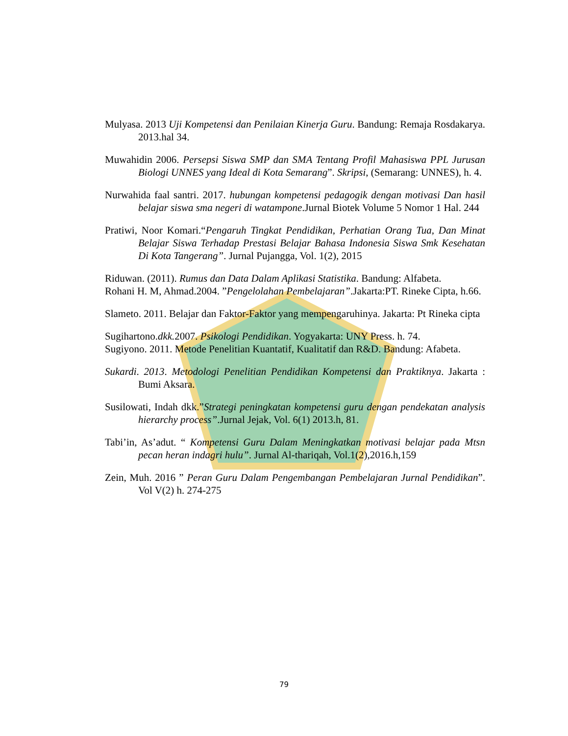Mulyasa. 2013 Uji Kompetensi dan Penilaian Kinerja Guru. Bandung: Remaja Rosdakarya. 2013.hal 34.
Muwahidin 2006. Persepsi Siswa SMP dan SMA Tentang Profil Mahasiswa PPL Jurusan Biologi UNNES yang Ideal di Kota Semarang”. Skripsi, (Semarang: UNNES), h. 4.
Nurwahida faal santri. 2017. hubungan kompetensi pedagogik dengan motivasi Dan hasil belajar siswa sma negeri di watampone.Jurnal Biotek Volume 5 Nomor 1 Hal. 244
Pratiwi, Noor Komari.“Pengaruh Tingkat Pendidikan, Perhatian Orang Tua, Dan Minat Belajar Siswa Terhadap Prestasi Belajar Bahasa Indonesia Siswa Smk Kesehatan Di Kota Tangerang”. Jurnal Pujangga, Vol. 1(2), 2015
Riduwan. (2011). Rumus dan Data Dalam Aplikasi Statistika. Bandung: Alfabeta.
Rohani H. M, Ahmad.2004. ”Pengelolahan Pembelajaran”.Jakarta:PT. Rineke Cipta, h.66.
Slameto. 2011. Belajar dan Faktor-Faktor yang mempengaruhinya. Jakarta: Pt Rineka cipta
Sugihartono.dkk. 2007. Psikologi Pendidikan. Yogyakarta: UNY Press. h. 74.
Sugiyono. 2011. Metode Penelitian Kuantatif, Kualitatif dan R&D. Bandung: Afabeta.
Sukardi. 2013. Metodologi Penelitian Pendidikan Kompetensi dan Praktiknya. Jakarta : Bumi Aksara.
Susilowati, Indah dkk.”Strategi peningkatan kompetensi guru dengan pendekatan analysis hierarchy process”.Jurnal Jejak, Vol. 6(1) 2013.h, 81.
Tabi’in, As’adut. “ Kompetensi Guru Dalam Meningkatkan motivasi belajar pada Mtsn pecan heran indagri hulu”. Jurnal Al-thariqah, Vol.1(2),2016.h,159
Zein, Muh. 2016 ” Peran Guru Dalam Pengembangan Pembelajaran Jurnal Pendidikan”. Vol V(2) h. 274-275
79